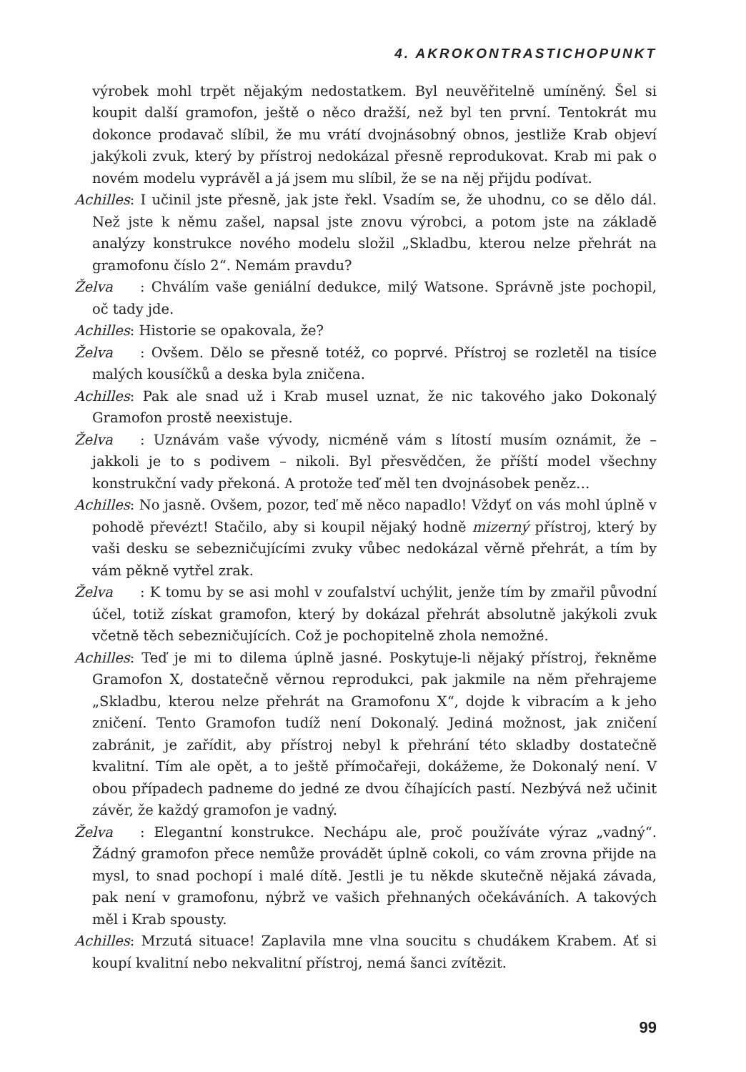4. AKROKONTRASTICHOPUNKT
výrobek mohl trpět nějakým nedostatkem. Byl neuvěřitelně umíněný. Šel si koupit další gramofon, ještě o něco dražší, než byl ten první. Tentokrát mu dokonce prodavač slíbil, že mu vrátí dvojnásobný obnos, jestliže Krab objeví jakýkoli zvuk, který by přístroj nedokázal přesně reprodukovat. Krab mi pak o novém modelu vyprávěl a já jsem mu slíbil, že se na něj přijdu podívat.
Achilles: I učinil jste přesně, jak jste řekl. Vsadím se, že uhodnu, co se dělo dál. Než jste k němu zašel, napsal jste znovu výrobci, a potom jste na základě analýzy konstrukce nového modelu složil „Skladbu, kterou nelze přehrát na gramofonu číslo 2“. Nemám pravdu?
Želva: Chválím vaše geniální dedukce, milý Watsone. Správně jste pochopil, oč tady jde.
Achilles: Historie se opakovala, že?
Želva: Ovšem. Dělo se přesně totéž, co poprvé. Přístroj se rozletěl na tisíce malých kousíčků a deska byla zničena.
Achilles: Pak ale snad už i Krab musel uznat, že nic takového jako Dokonalý Gramofon prostě neexistuje.
Želva: Uznávám vaše vývody, nicméně vám s lítostí musím oznámit, že – jakkoli je to s podivem – nikoli. Byl přesvědčen, že příští model všechny konstrukční vady překoná. A protože teď měl ten dvojnásobek peněz…
Achilles: No jasně. Ovšem, pozor, teď mě něco napadlo! Vždyť on vás mohl úplně v pohodě převézt! Stačilo, aby si koupil nějaký hodně mizerný přístroj, který by vaši desku se sebezničujícími zvuky vůbec nedokázal věrně přehrát, a tím by vám pěkně vytřel zrak.
Želva: K tomu by se asi mohl v zoufalství uchýlit, jenže tím by zmařil původní účel, totiž získat gramofon, který by dokázal přehrát absolutně jakýkoli zvuk včetně těch sebezničujících. Což je pochopitelně zhola nemožné.
Achilles: Teď je mi to dilema úplně jasné. Poskytuje-li nějaký přístroj, řekněme Gramofon X, dostatečně věrnou reprodukci, pak jakmile na něm přehrajeme „Skladbu, kterou nelze přehrát na Gramofonu X“, dojde k vibracím a k jeho zničení. Tento Gramofon tudíž není Dokonalý. Jediná možnost, jak zničení zabránit, je zařídit, aby přístroj nebyl k přehrání této skladby dostatečně kvalitní. Tím ale opět, a to ještě přímočařeji, dokážeme, že Dokonalý není. V obou případech padneme do jedné ze dvou číhajících pastí. Nezbývá než učinit závěr, že každý gramofon je vadný.
Želva: Elegantní konstrukce. Nechápu ale, proč používáte výraz „vadný“. Žádný gramofon přece nemůže provádět úplně cokoli, co vám zrovna přijde na mysl, to snad pochopí i malé dítě. Jestli je tu někde skutečně nějaká závada, pak není v gramofonu, nýbrž ve vašich přehnaných očekáváních. A takových měl i Krab spousty.
Achilles: Mrzutá situace! Zaplavila mne vlna soucitu s chudákem Krabem. Ať si koupí kvalitní nebo nekvalitní přístroj, nemá šanci zvítězit.
99